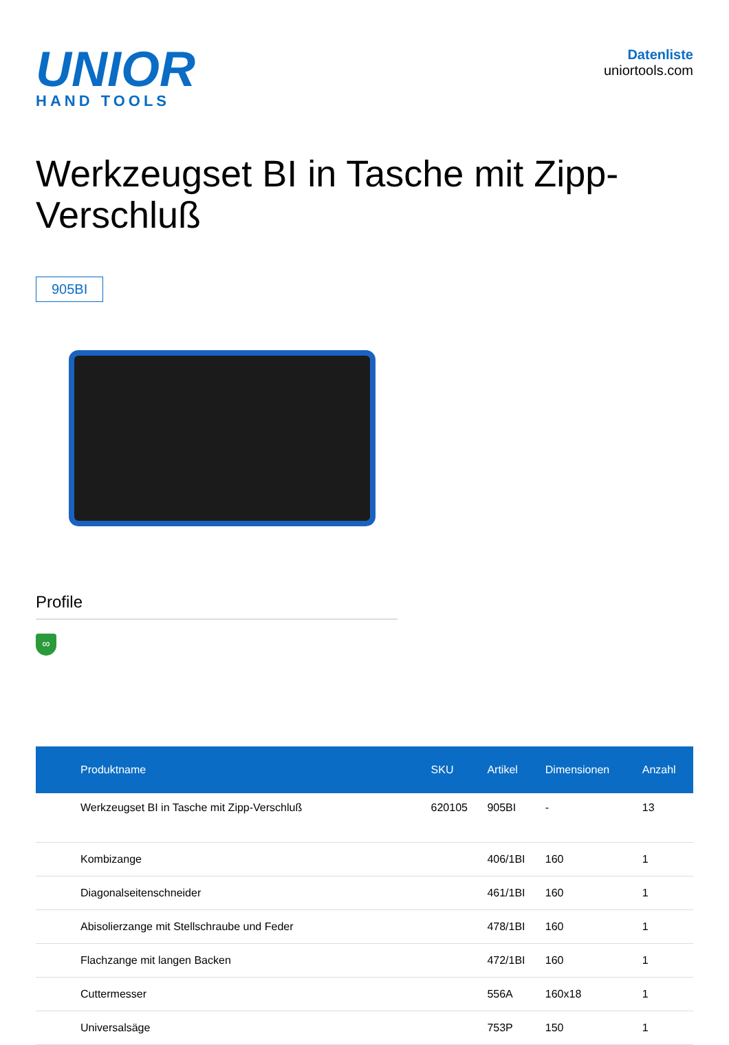UNIOR
HAND TOOLS
Datenliste
uniortools.com
Werkzeugset BI in Tasche mit Zipp-Verschluß
905BI
Profile
∞
| Produktname | SKU | Artikel | Dimensionen | Anzahl |
| --- | --- | --- | --- | --- |
| Werkzeugset BI in Tasche mit Zipp-Verschluß | 620105 | 905BI | - | 13 |
| Kombizange | | 406/1BI | 160 | 1 |
| Diagonalseitenschneider | | 461/1BI | 160 | 1 |
| Abisolierzange mit Stellschraube und Feder | | 478/1BI | 160 | 1 |
| Flachzange mit langen Backen | | 472/1BI | 160 | 1 |
| Cuttermesser | | 556A | 160x18 | 1 |
| Universalsäge | | 753P | 150 | 1 |